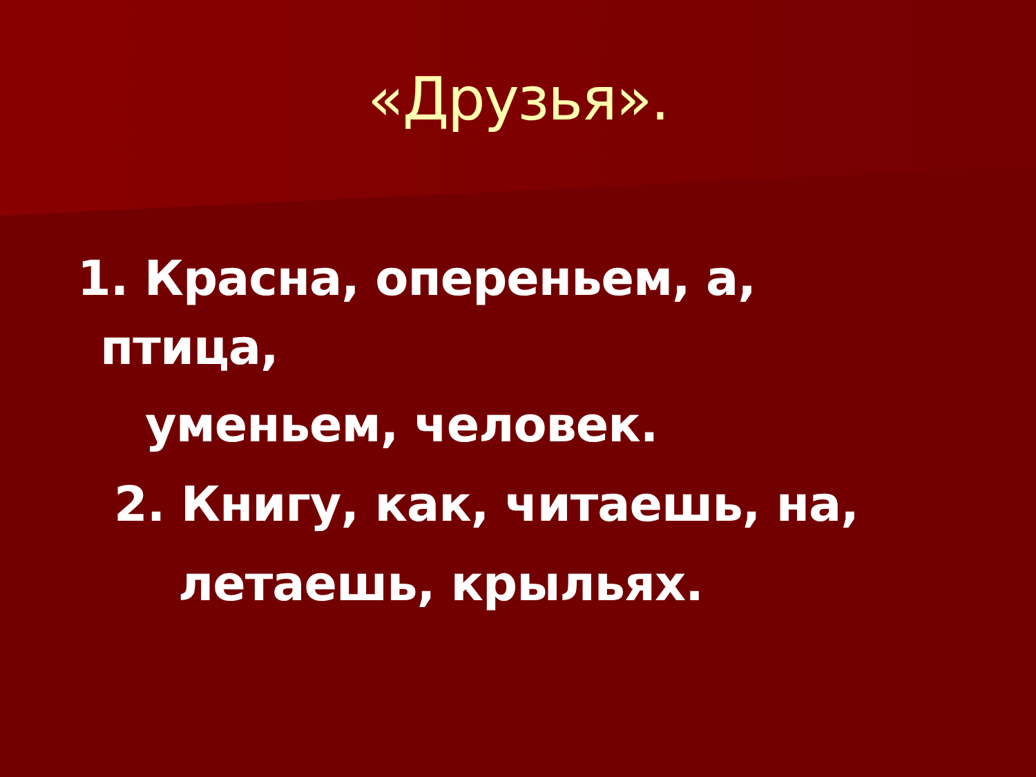«Друзья».
1. Красна, опереньем, а,
птица,
уменьем, человек.
2. Книгу, как, читаешь, на,
летаешь, крыльях.